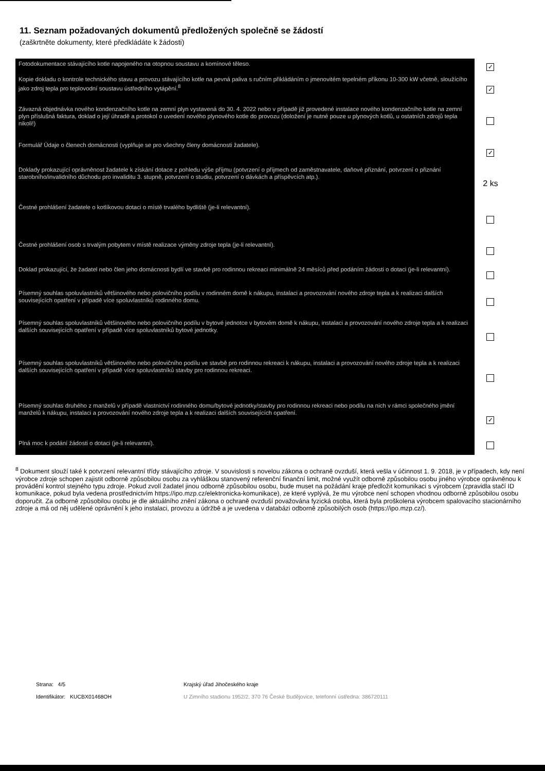11. Seznam požadovaných dokumentů předložených společně se žádostí
(zaškrtněte dokumenty, které předkládáte k žádosti)
| Fotodokumentace stávajícího kotle napojeného na otopnou soustavu a komínové těleso. | ✓ |
| Kopie dokladu o kontrole technického stavu a provozu stávajícího kotle na pevná paliva s ručním přikládáním o jmenovitém tepelném příkonu 10-300 kW včetně, sloužícího jako zdroj tepla pro teplovodní soustavu ústředního vytápění.<sup>8</sup> | ✓ |
| Závazná objednávka nového kondenzačního kotle na zemní plyn vystavená do 30. 4. 2022 nebo v případě již provedené instalace nového kondenzačního kotle na zemní plyn příslušná faktura, doklad o její úhradě a protokol o uvedení nového plynového kotle do provozu (doložení je nutné pouze u plynových kotlů, u ostatních zdrojů tepla nikoli!) | |
| Formulář Údaje o členech domácnosti (vyplňuje se pro všechny členy domácnosti žadatele). | ✓ |
| Doklady prokazující oprávněnost žadatele k získání dotace z pohledu výše příjmu (potvrzení o příjmech od zaměstnavatele, daňové přiznání, potvrzení o přiznání starobního/invalidního důchodu pro invaliditu 3. stupně, potvrzení o studiu, potvrzení o dávkách a příspěvcích atp.). | 2 ks |
| Čestné prohlášení žadatele o kotlíkovou dotaci o místě trvalého bydliště (je-li relevantní). | |
| Čestné prohlášení osob s trvalým pobytem v místě realizace výměny zdroje tepla (je-li relevantní). | |
| Doklad prokazující, že žadatel nebo člen jeho domácnosti bydlí ve stavbě pro rodinnou rekreaci minimálně 24 měsíců před podáním žádosti o dotaci (je-li relevantní). | |
| Písemný souhlas spoluvlastníků většinového nebo polovičního podílu v rodinném domě k nákupu, instalaci a provozování nového zdroje tepla a k realizaci dalších souvisejících opatření v případě více spoluvlastníků rodinného domu. | |
| Písemný souhlas spoluvlastníků většinového nebo polovičního podílu v bytové jednotce v bytovém domě k nákupu, instalaci a provozování nového zdroje tepla a k realizaci dalších souvisejících opatření v případě více spoluvlastníků bytové jednotky. | |
| Písemný souhlas spoluvlastníků většinového nebo polovičního podílu ve stavbě pro rodinnou rekreaci k nákupu, instalaci a provozování nového zdroje tepla a k realizaci dalších souvisejících opatření v případě více spoluvlastníků stavby pro rodinnou rekreaci. | |
| Písemný souhlas druhého z manželů v případě vlastnictví rodinného domu/bytové jednotky/stavby pro rodinnou rekreaci nebo podílu na nich v rámci společného jmění manželů k nákupu, instalaci a provozování nového zdroje tepla a k realizaci dalších souvisejících opatření. | ✓ |
| Plná moc k podání žádosti o dotaci (je-li relevantní). | |
<sup>8</sup> Dokument slouží také k potvrzení relevantní třídy stávajícího zdroje. V souvislosti s novelou zákona o ochraně ovzduší, která vešla v účinnost 1. 9. 2018, je v případech, kdy není výrobce zdroje schopen zajistit odborně způsobilou osobu za vyhláškou stanovený referenční finanční limit, možné využít odborně způsobilou osobu jiného výrobce oprávněnou k provádění kontrol stejného typu zdroje. Pokud zvolí žadatel jinou odborně způsobilou osobu, bude muset na požádání kraje předložit komunikaci s výrobcem (zpravidla stačí ID komunikace, pokud byla vedena prostřednictvím https://ipo.mzp.cz/elektronicka-komunikace), ze které vyplývá, že mu výrobce není schopen vhodnou odborně způsobilou osobu doporučit. Za odborně způsobilou osobu je dle aktuálního znění zákona o ochraně ovzduší považována fyzická osoba, která byla proškolena výrobcem spalovacího stacionárního zdroje a má od něj udělené oprávnění k jeho instalaci, provozu a údržbě a je uvedena v databázi odborně způsobilých osob (https://ipo.mzp.cz/).
Strana: 4/5
Identifikátor: KUCBX01468OH
Krajský úřad Jihočeského kraje
U Zimního stadionu 1952/2, 370 76 České Budějovice, telefonní ústředna: 386720111